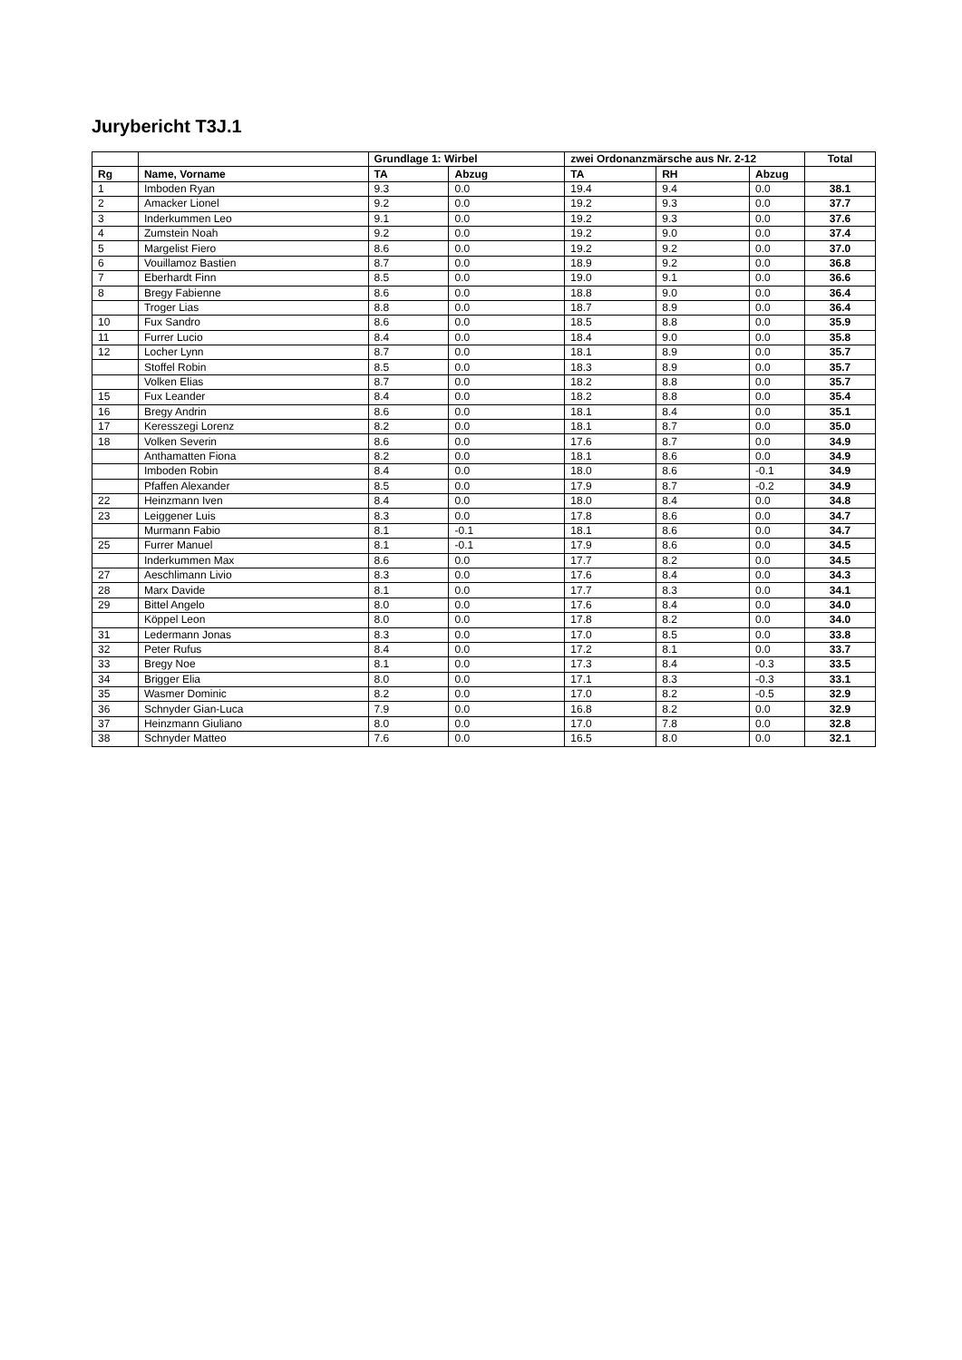Jurybericht T3J.1
| | | Grundlage 1: Wirbel | | zwei Ordonanzmärsche aus Nr. 2-12 | | | Total |
| --- | --- | --- | --- | --- | --- | --- | --- |
| Rg | Name, Vorname | TA | Abzug | TA | RH | Abzug | |
| 1 | Imboden Ryan | 9.3 | 0.0 | 19.4 | 9.4 | 0.0 | 38.1 |
| 2 | Amacker Lionel | 9.2 | 0.0 | 19.2 | 9.3 | 0.0 | 37.7 |
| 3 | Inderkummen Leo | 9.1 | 0.0 | 19.2 | 9.3 | 0.0 | 37.6 |
| 4 | Zumstein Noah | 9.2 | 0.0 | 19.2 | 9.0 | 0.0 | 37.4 |
| 5 | Margelist Fiero | 8.6 | 0.0 | 19.2 | 9.2 | 0.0 | 37.0 |
| 6 | Vouillamoz Bastien | 8.7 | 0.0 | 18.9 | 9.2 | 0.0 | 36.8 |
| 7 | Eberhardt Finn | 8.5 | 0.0 | 19.0 | 9.1 | 0.0 | 36.6 |
| 8 | Bregy Fabienne | 8.6 | 0.0 | 18.8 | 9.0 | 0.0 | 36.4 |
| | Troger Lias | 8.8 | 0.0 | 18.7 | 8.9 | 0.0 | 36.4 |
| 10 | Fux Sandro | 8.6 | 0.0 | 18.5 | 8.8 | 0.0 | 35.9 |
| 11 | Furrer Lucio | 8.4 | 0.0 | 18.4 | 9.0 | 0.0 | 35.8 |
| 12 | Locher Lynn | 8.7 | 0.0 | 18.1 | 8.9 | 0.0 | 35.7 |
| | Stoffel Robin | 8.5 | 0.0 | 18.3 | 8.9 | 0.0 | 35.7 |
| | Volken Elias | 8.7 | 0.0 | 18.2 | 8.8 | 0.0 | 35.7 |
| 15 | Fux Leander | 8.4 | 0.0 | 18.2 | 8.8 | 0.0 | 35.4 |
| 16 | Bregy Andrin | 8.6 | 0.0 | 18.1 | 8.4 | 0.0 | 35.1 |
| 17 | Keresszegi Lorenz | 8.2 | 0.0 | 18.1 | 8.7 | 0.0 | 35.0 |
| 18 | Volken Severin | 8.6 | 0.0 | 17.6 | 8.7 | 0.0 | 34.9 |
| | Anthamatten Fiona | 8.2 | 0.0 | 18.1 | 8.6 | 0.0 | 34.9 |
| | Imboden Robin | 8.4 | 0.0 | 18.0 | 8.6 | -0.1 | 34.9 |
| | Pfaffen Alexander | 8.5 | 0.0 | 17.9 | 8.7 | -0.2 | 34.9 |
| 22 | Heinzmann Iven | 8.4 | 0.0 | 18.0 | 8.4 | 0.0 | 34.8 |
| 23 | Leiggener Luis | 8.3 | 0.0 | 17.8 | 8.6 | 0.0 | 34.7 |
| | Murmann Fabio | 8.1 | -0.1 | 18.1 | 8.6 | 0.0 | 34.7 |
| 25 | Furrer Manuel | 8.1 | -0.1 | 17.9 | 8.6 | 0.0 | 34.5 |
| | Inderkummen Max | 8.6 | 0.0 | 17.7 | 8.2 | 0.0 | 34.5 |
| 27 | Aeschlimann Livio | 8.3 | 0.0 | 17.6 | 8.4 | 0.0 | 34.3 |
| 28 | Marx Davide | 8.1 | 0.0 | 17.7 | 8.3 | 0.0 | 34.1 |
| 29 | Bittel Angelo | 8.0 | 0.0 | 17.6 | 8.4 | 0.0 | 34.0 |
| | Köppel Leon | 8.0 | 0.0 | 17.8 | 8.2 | 0.0 | 34.0 |
| 31 | Ledermann Jonas | 8.3 | 0.0 | 17.0 | 8.5 | 0.0 | 33.8 |
| 32 | Peter Rufus | 8.4 | 0.0 | 17.2 | 8.1 | 0.0 | 33.7 |
| 33 | Bregy Noe | 8.1 | 0.0 | 17.3 | 8.4 | -0.3 | 33.5 |
| 34 | Brigger Elia | 8.0 | 0.0 | 17.1 | 8.3 | -0.3 | 33.1 |
| 35 | Wasmer Dominic | 8.2 | 0.0 | 17.0 | 8.2 | -0.5 | 32.9 |
| 36 | Schnyder Gian-Luca | 7.9 | 0.0 | 16.8 | 8.2 | 0.0 | 32.9 |
| 37 | Heinzmann Giuliano | 8.0 | 0.0 | 17.0 | 7.8 | 0.0 | 32.8 |
| 38 | Schnyder Matteo | 7.6 | 0.0 | 16.5 | 8.0 | 0.0 | 32.1 |